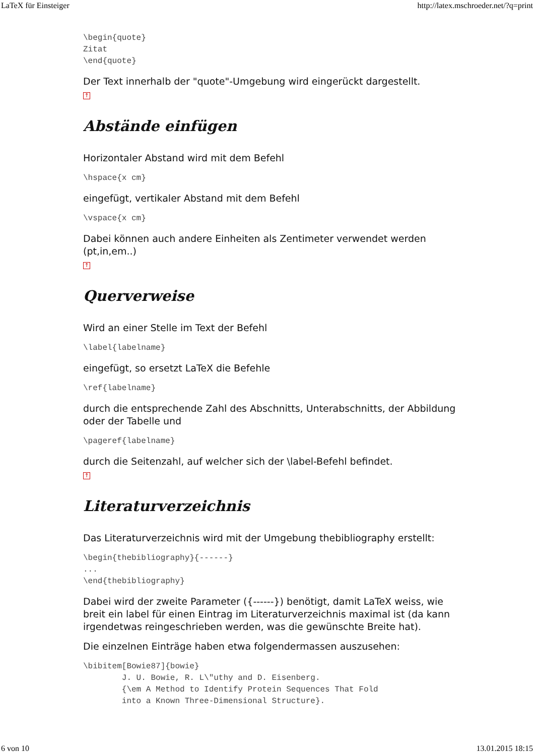LaTeX für Einsteiger http://latex.mschroeder.net/?q=print
\begin{quote}
Zitat
\end{quote}
Der Text innerhalb der "quote"-Umgebung wird eingerückt dargestellt.
↑
Abstände einfügen
Horizontaler Abstand wird mit dem Befehl
\hspace{x cm}
eingefügt, vertikaler Abstand mit dem Befehl
\vspace{x cm}
Dabei können auch andere Einheiten als Zentimeter verwendet werden (pt,in,em..)
↑
Querverweise
Wird an einer Stelle im Text der Befehl
\label{labelname}
eingefügt, so ersetzt LaTeX die Befehle
\ref{labelname}
durch die entsprechende Zahl des Abschnitts, Unterabschnitts, der Abbildung oder der Tabelle und
\pageref{labelname}
durch die Seitenzahl, auf welcher sich der \label-Befehl befindet.
↑
Literaturverzeichnis
Das Literaturverzeichnis wird mit der Umgebung thebibliography erstellt:
\begin{thebibliography}{------}
...
\end{thebibliography}
Dabei wird der zweite Parameter ({------}) benötigt, damit LaTeX weiss, wie breit ein label für einen Eintrag im Literaturverzeichnis maximal ist (da kann irgendetwas reingeschrieben werden, was die gewünschte Breite hat).
Die einzelnen Einträge haben etwa folgendermassen auszusehen:
\bibitem[Bowie87]{bowie}
        J. U. Bowie, R. L\"uthy and D. Eisenberg.
        {\em A Method to Identify Protein Sequences That Fold
        into a Known Three-Dimensional Structure}.
6 von 10 13.01.2015 18:15